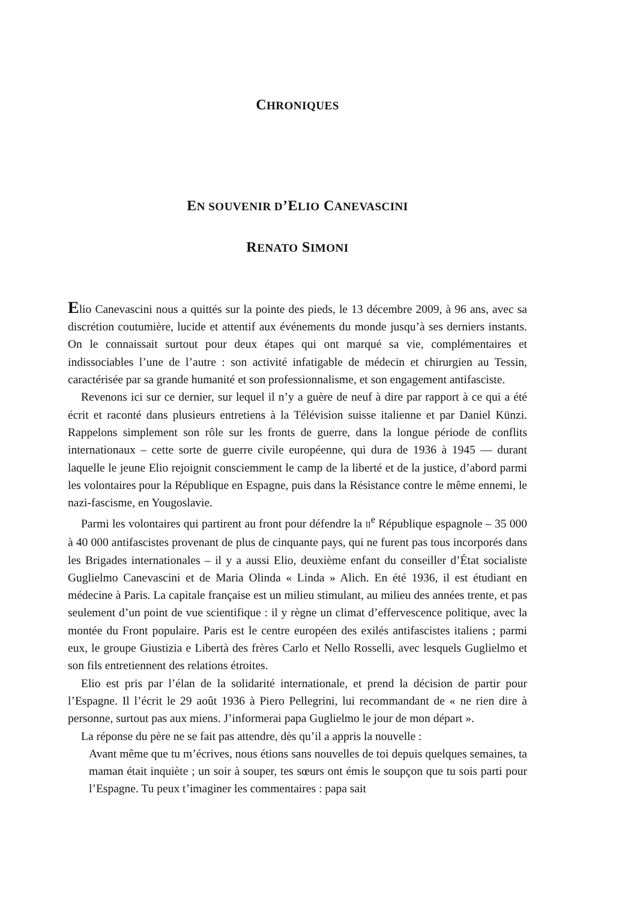CHRONIQUES
EN SOUVENIR D’ELIO CANEVASCINI
RENATO SIMONI
Elio Canevascini nous a quittés sur la pointe des pieds, le 13 décembre 2009, à 96 ans, avec sa discrétion coutumière, lucide et attentif aux événements du monde jusqu’à ses derniers instants. On le connaissait surtout pour deux étapes qui ont marqué sa vie, complémentaires et indissociables l’une de l’autre : son activité infatigable de médecin et chirurgien au Tessin, caractérisée par sa grande humanité et son professionnalisme, et son engagement antifasciste.
Revenons ici sur ce dernier, sur lequel il n’y a guère de neuf à dire par rapport à ce qui a été écrit et raconté dans plusieurs entretiens à la Télévision suisse italienne et par Daniel Künzi. Rappelons simplement son rôle sur les fronts de guerre, dans la longue période de conflits internationaux – cette sorte de guerre civile européenne, qui dura de 1936 à 1945 — durant laquelle le jeune Elio rejoignit consciemment le camp de la liberté et de la justice, d’abord parmi les volontaires pour la République en Espagne, puis dans la Résistance contre le même ennemi, le nazi-fascisme, en Yougoslavie.
Parmi les volontaires qui partirent au front pour défendre la II<sup>e</sup> République espagnole – 35 000 à 40 000 antifascistes provenant de plus de cinquante pays, qui ne furent pas tous incorporés dans les Brigades internationales – il y a aussi Elio, deuxième enfant du conseiller d’État socialiste Guglielmo Canevascini et de Maria Olinda « Linda » Alich. En été 1936, il est étudiant en médecine à Paris. La capitale française est un milieu stimulant, au milieu des années trente, et pas seulement d’un point de vue scientifique : il y règne un climat d’effervescence politique, avec la montée du Front populaire. Paris est le centre européen des exilés antifascistes italiens ; parmi eux, le groupe Giustizia e Libertà des frères Carlo et Nello Rosselli, avec lesquels Guglielmo et son fils entretiennent des relations étroites.
Elio est pris par l’élan de la solidarité internationale, et prend la décision de partir pour l’Espagne. Il l’écrit le 29 août 1936 à Piero Pellegrini, lui recommandant de « ne rien dire à personne, surtout pas aux miens. J’informerai papa Guglielmo le jour de mon départ ».
La réponse du père ne se fait pas attendre, dès qu’il a appris la nouvelle :
Avant même que tu m’écrives, nous étions sans nouvelles de toi depuis quelques semaines, ta maman était inquiète ; un soir à souper, tes sœurs ont émis le soupçon que tu sois parti pour l’Espagne. Tu peux t’imaginer les commentaires : papa sait